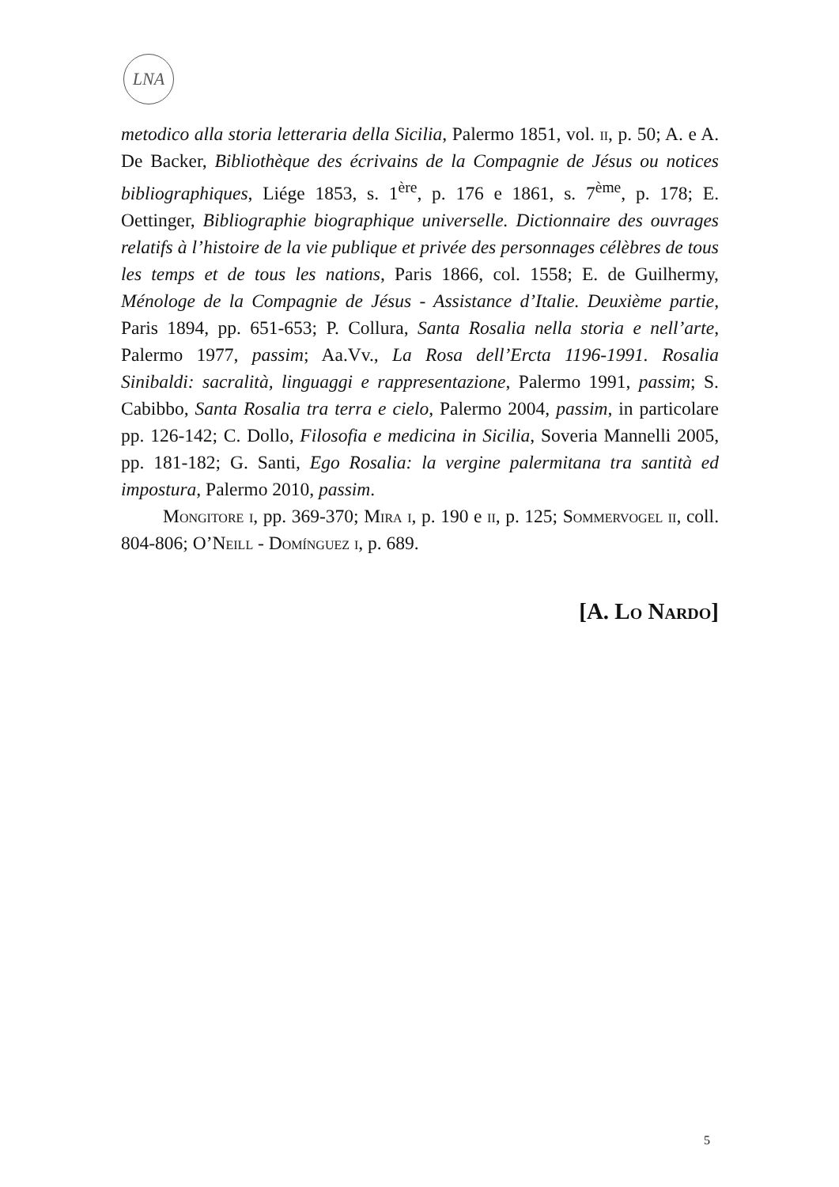LNA
metodico alla storia letteraria della Sicilia, Palermo 1851, vol. ii, p. 50; A. e A. De Backer, Bibliothèque des écrivains de la Compagnie de Jésus ou notices bibliographiques, Liége 1853, s. 1<sup>ère</sup>, p. 176 e 1861, s. 7<sup>ème</sup>, p. 178; E. Oettinger, Bibliographie biographique universelle. Dictionnaire des ouvrages relatifs à l’histoire de la vie publique et privée des personnages célèbres de tous les temps et de tous les nations, Paris 1866, col. 1558; E. de Guilhermy, Ménologe de la Compagnie de Jésus - Assistance d’Italie. Deuxième partie, Paris 1894, pp. 651-653; P. Collura, Santa Rosalia nella storia e nell’arte, Palermo 1977, passim; Aa.Vv., La Rosa dell’Ercta 1196-1991. Rosalia Sinibaldi: sacralità, linguaggi e rappresentazione, Palermo 1991, passim; S. Cabibbo, Santa Rosalia tra terra e cielo, Palermo 2004, passim, in particolare pp. 126-142; C. Dollo, Filosofia e medicina in Sicilia, Soveria Mannelli 2005, pp. 181-182; G. Santi, Ego Rosalia: la vergine palermitana tra santità ed impostura, Palermo 2010, passim.
Mongitore i, pp. 369-370; Mira i, p. 190 e ii, p. 125; Sommervogel ii, coll. 804-806; O’Neill - Domínguez i, p. 689.
[A. Lo Nardo]
5